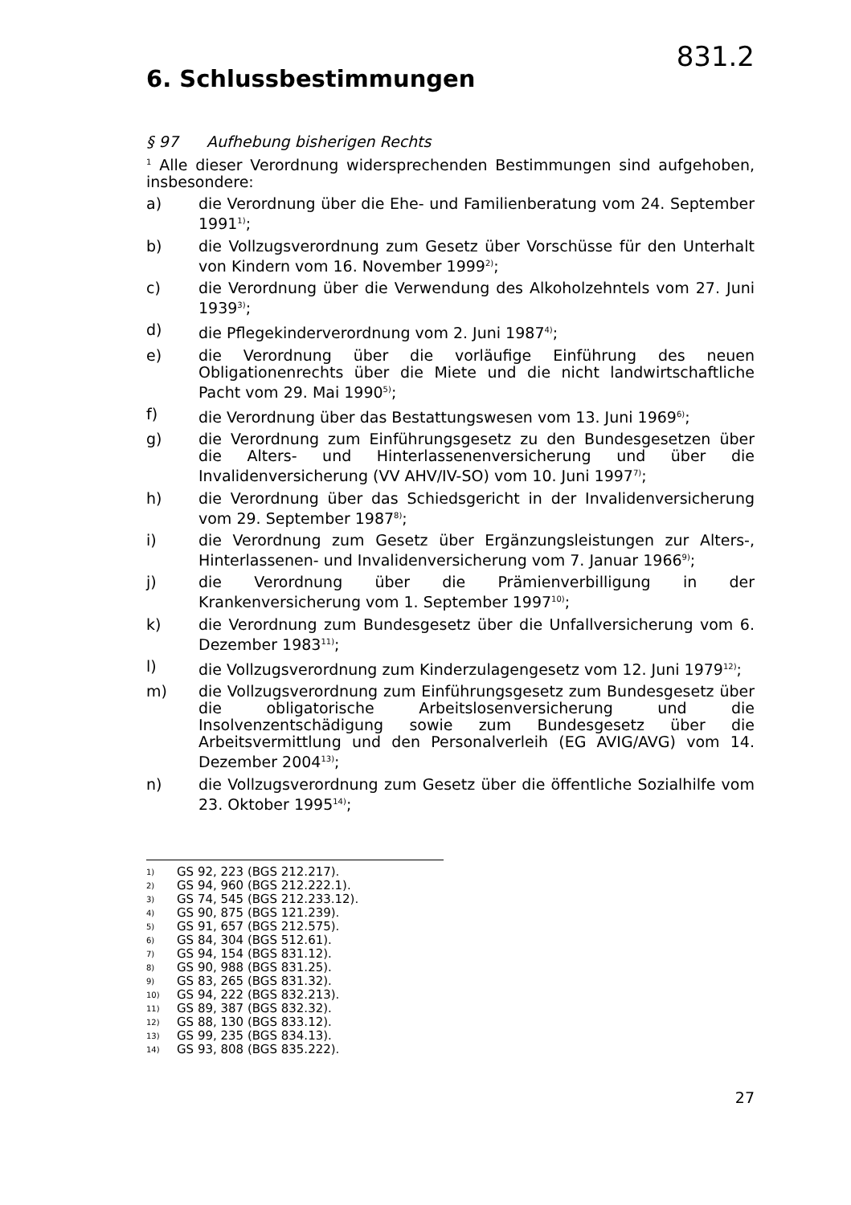831.2
6. Schlussbestimmungen
§ 97 Aufhebung bisherigen Rechts
<sup>1</sup> Alle dieser Verordnung widersprechenden Bestimmungen sind aufgehoben, insbesondere:
a) die Verordnung über die Ehe- und Familienberatung vom 24. September 1991<sup>1)</sup>;
b) die Vollzugsverordnung zum Gesetz über Vorschüsse für den Unterhalt von Kindern vom 16. November 1999<sup>2)</sup>;
c) die Verordnung über die Verwendung des Alkoholzehntels vom 27. Juni 1939<sup>3)</sup>;
d) die Pflegekinderverordnung vom 2. Juni 1987<sup>4)</sup>;
e) die Verordnung über die vorläufige Einführung des neuen Obligationenrechts über die Miete und die nicht landwirtschaftliche Pacht vom 29. Mai 1990<sup>5)</sup>;
f) die Verordnung über das Bestattungswesen vom 13. Juni 1969<sup>6)</sup>;
g) die Verordnung zum Einführungsgesetz zu den Bundesgesetzen über die Alters- und Hinterlassenenversicherung und über die Invalidenversicherung (VV AHV/IV-SO) vom 10. Juni 1997<sup>7)</sup>;
h) die Verordnung über das Schiedsgericht in der Invalidenversicherung vom 29. September 1987<sup>8)</sup>;
i) die Verordnung zum Gesetz über Ergänzungsleistungen zur Alters-, Hinterlassenen- und Invalidenversicherung vom 7. Januar 1966<sup>9)</sup>;
j) die Verordnung über die Prämienverbilligung in der Krankenversicherung vom 1. September 1997<sup>10)</sup>;
k) die Verordnung zum Bundesgesetz über die Unfallversicherung vom 6. Dezember 1983<sup>11)</sup>;
l) die Vollzugsverordnung zum Kinderzulagengesetz vom 12. Juni 1979<sup>12)</sup>;
m) die Vollzugsverordnung zum Einführungsgesetz zum Bundesgesetz über die obligatorische Arbeitslosenversicherung und die Insolvenzentschädigung sowie zum Bundesgesetz über die Arbeitsvermittlung und den Personalverleih (EG AVIG/AVG) vom 14. Dezember 2004<sup>13)</sup>;
n) die Vollzugsverordnung zum Gesetz über die öffentliche Sozialhilfe vom 23. Oktober 1995<sup>14)</sup>;
1) GS 92, 223 (BGS 212.217).
2) GS 94, 960 (BGS 212.222.1).
3) GS 74, 545 (BGS 212.233.12).
4) GS 90, 875 (BGS 121.239).
5) GS 91, 657 (BGS 212.575).
6) GS 84, 304 (BGS 512.61).
7) GS 94, 154 (BGS 831.12).
8) GS 90, 988 (BGS 831.25).
9) GS 83, 265 (BGS 831.32).
10) GS 94, 222 (BGS 832.213).
11) GS 89, 387 (BGS 832.32).
12) GS 88, 130 (BGS 833.12).
13) GS 99, 235 (BGS 834.13).
14) GS 93, 808 (BGS 835.222).
27